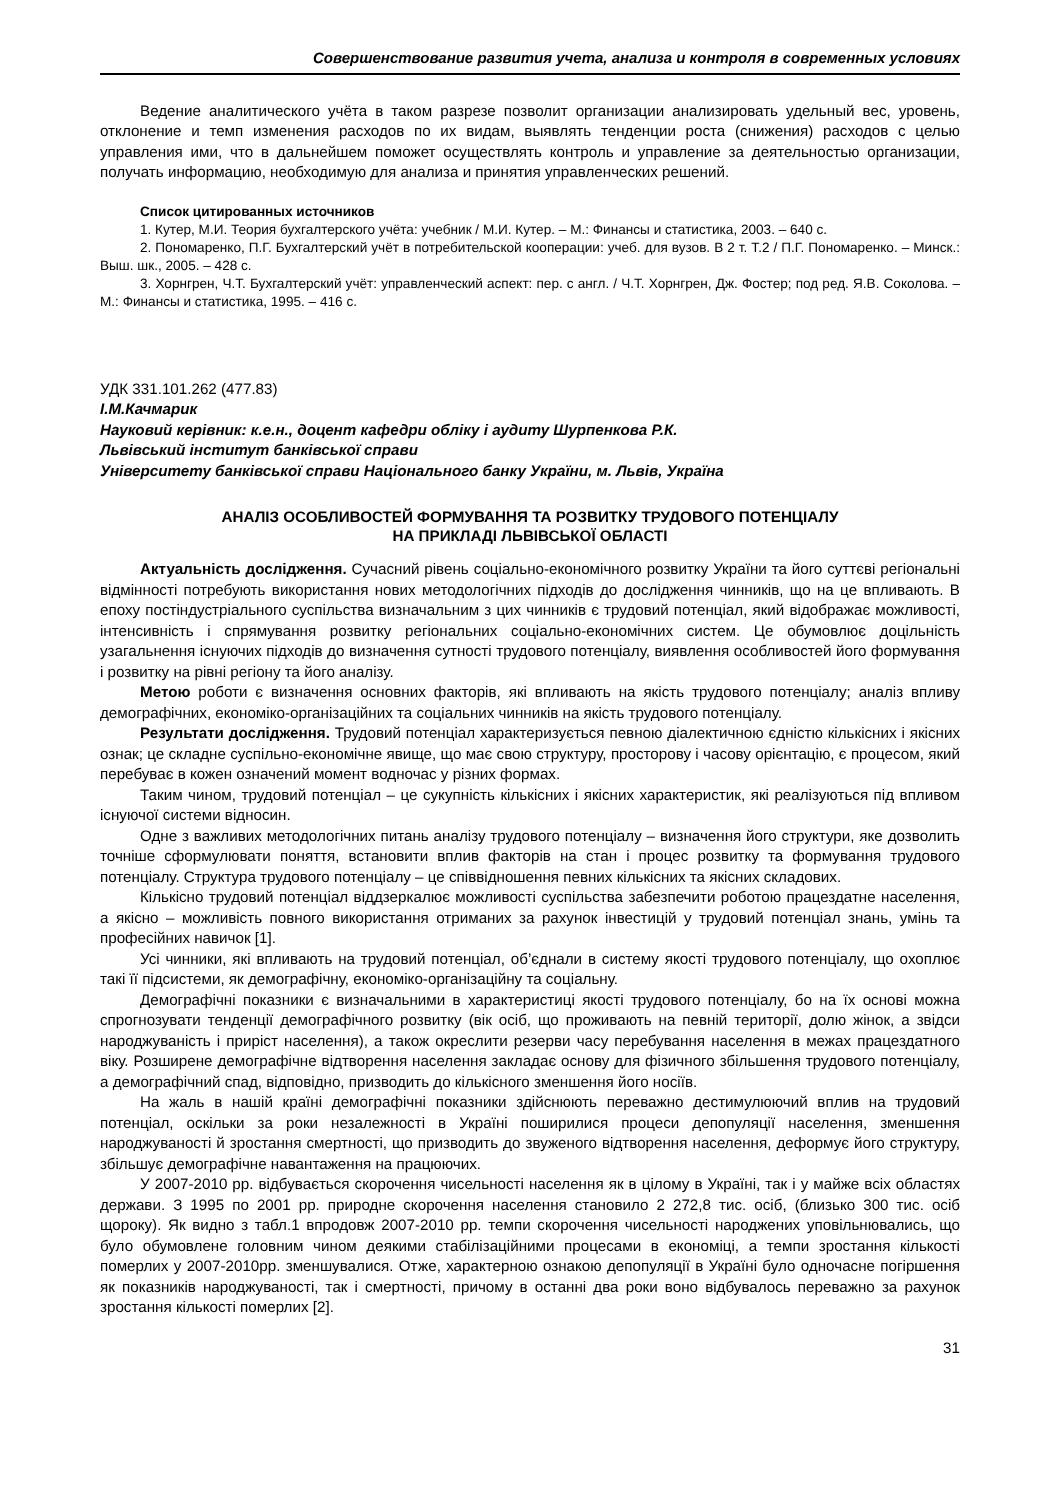Совершенствование развития учета, анализа и контроля в современных условиях
Ведение аналитического учёта в таком разрезе позволит организации анализировать удельный вес, уровень, отклонение и темп изменения расходов по их видам, выявлять тенденции роста (снижения) расходов с целью управления ими, что в дальнейшем поможет осуществлять контроль и управление за деятельностью организации, получать информацию, необходимую для анализа и принятия управленческих решений.
Список цитированных источников
1. Кутер, М.И. Теория бухгалтерского учёта: учебник / М.И. Кутер. – М.: Финансы и статистика, 2003. – 640 с.
2. Пономаренко, П.Г. Бухгалтерский учёт в потребительской кооперации: учеб. для вузов. В 2 т. Т.2 / П.Г. Пономаренко. – Минск.: Выш. шк., 2005. – 428 с.
3. Хорнгрен, Ч.Т. Бухгалтерский учёт: управленческий аспект: пер. с англ. / Ч.Т. Хорнгрен, Дж. Фостер; под ред. Я.В. Соколова. – М.: Финансы и статистика, 1995. – 416 с.
УДК 331.101.262 (477.83)
І.М.Качмарик
Науковий керівник: к.е.н., доцент кафедри обліку і аудиту Шурпенкова Р.К.
Львівський інститут банківської справи
Університету банківської справи Національного банку України, м. Львів, Україна
АНАЛІЗ ОСОБЛИВОСТЕЙ ФОРМУВАННЯ ТА РОЗВИТКУ ТРУДОВОГО ПОТЕНЦІАЛУ
НА ПРИКЛАДІ ЛЬВІВСЬКОЇ ОБЛАСТІ
Актуальність дослідження. Сучасний рівень соціально-економічного розвитку України та його суттєві регіональні відмінності потребують використання нових методологічних підходів до дослідження чинників, що на це впливають. В епоху постіндустріального суспільства визначальним з цих чинників є трудовий потенціал, який відображає можливості, інтенсивність і спрямування розвитку регіональних соціально-економічних систем. Це обумовлює доцільність узагальнення існуючих підходів до визначення сутності трудового потенціалу, виявлення особливостей його формування і розвитку на рівні регіону та його аналізу.
Метою роботи є визначення основних факторів, які впливають на якість трудового потенціалу; аналіз впливу демографічних, економіко-організаційних та соціальних чинників на якість трудового потенціалу.
Результати дослідження. Трудовий потенціал характеризується певною діалектичною єдністю кількісних і якісних ознак; це складне суспільно-економічне явище, що має свою структуру, просторову і часову орієнтацію, є процесом, який перебуває в кожен означений момент водночас у різних формах.
Таким чином, трудовий потенціал – це сукупність кількісних і якісних характеристик, які реалізуються під впливом існуючої системи відносин.
Одне з важливих методологічних питань аналізу трудового потенціалу – визначення його структури, яке дозволить точніше сформулювати поняття, встановити вплив факторів на стан і процес розвитку та формування трудового потенціалу. Структура трудового потенціалу – це співвідношення певних кількісних та якісних складових.
Кількісно трудовий потенціал віддзеркалює можливості суспільства забезпечити роботою працездатне населення, а якісно – можливість повного використання отриманих за рахунок інвестицій у трудовий потенціал знань, умінь та професійних навичок [1].
Усі чинники, які впливають на трудовий потенціал, об’єднали в систему якості трудового потенціалу, що охоплює такі її підсистеми, як демографічну, економіко-організаційну та соціальну.
Демографічні показники є визначальними в характеристиці якості трудового потенціалу, бо на їх основі можна спрогнозувати тенденції демографічного розвитку (вік осіб, що проживають на певній території, долю жінок, а звідси народжуваність і приріст населення), а також окреслити резерви часу перебування населення в межах працездатного віку. Розширене демографічне відтворення населення закладає основу для фізичного збільшення трудового потенціалу, а демографічний спад, відповідно, призводить до кількісного зменшення його носіїв.
На жаль в нашій країні демографічні показники здійснюють переважно дестимулюючий вплив на трудовий потенціал, оскільки за роки незалежності в Україні поширилися процеси депопуляції населення, зменшення народжуваності й зростання смертності, що призводить до звуженого відтворення населення, деформує його структуру, збільшує демографічне навантаження на працюючих.
У 2007-2010 рр. відбувається скорочення чисельності населення як в цілому в Україні, так і у майже всіх областях держави. З 1995 по 2001 рр. природне скорочення населення становило 2 272,8 тис. осіб, (близько 300 тис. осіб щороку). Як видно з табл.1 впродовж 2007-2010 рр. темпи скорочення чисельності народжених уповільнювались, що було обумовлене головним чином деякими стабілізаційними процесами в економіці, а темпи зростання кількості померлих у 2007-2010рр. зменшувалися. Отже, характерною ознакою депопуляції в Україні було одночасне погіршення як показників народжуваності, так і смертності, причому в останні два роки воно відбувалось переважно за рахунок зростання кількості померлих [2].
31